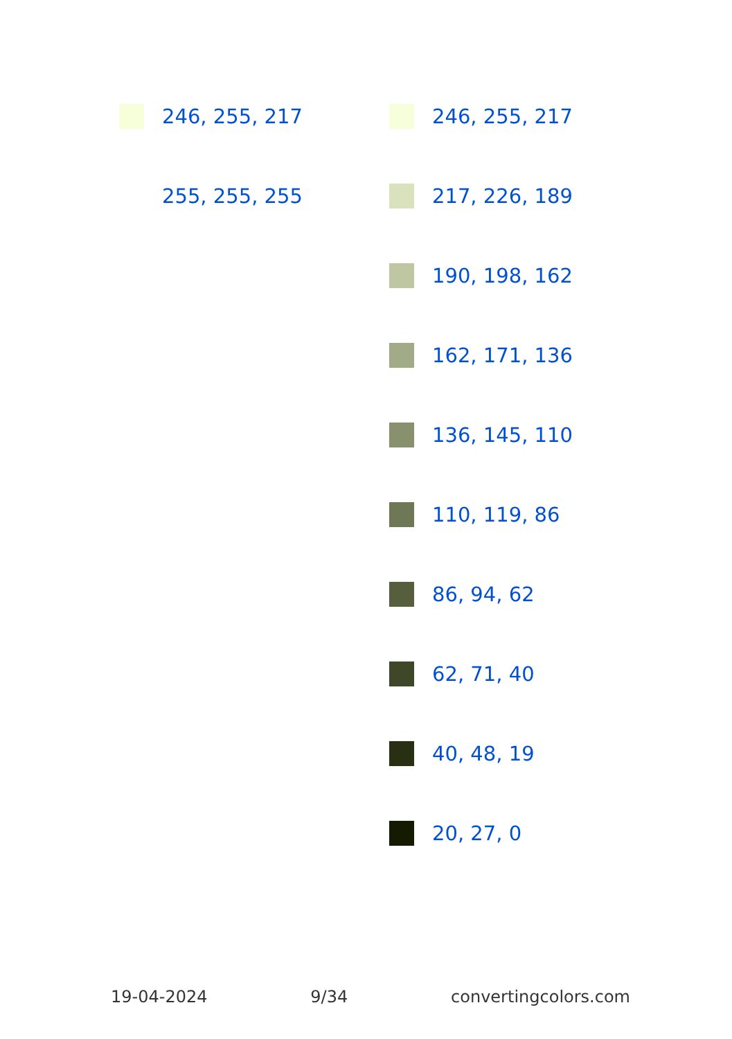246, 255, 217
255, 255, 255
246, 255, 217
217, 226, 189
190, 198, 162
162, 171, 136
136, 145, 110
110, 119, 86
86, 94, 62
62, 71, 40
40, 48, 19
20, 27, 0
19-04-2024 9/34 convertingcolors.com